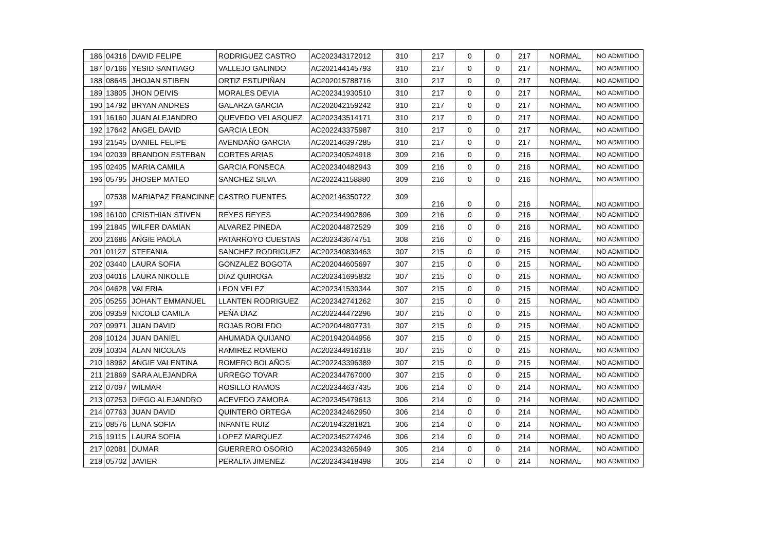| 186 | 04316 | DAVID FELIPE | RODRIGUEZ CASTRO | AC202343172012 | 310 | 217 | 0 | 0 | 217 | NORMAL | NO ADMITIDO |
| 187 | 07166 | YESID SANTIAGO | VALLEJO GALINDO | AC202144145793 | 310 | 217 | 0 | 0 | 217 | NORMAL | NO ADMITIDO |
| 188 | 08645 | JHOJAN STIBEN | ORTIZ ESTUPIÑAN | AC202015788716 | 310 | 217 | 0 | 0 | 217 | NORMAL | NO ADMITIDO |
| 189 | 13805 | JHON DEIVIS | MORALES DEVIA | AC202341930510 | 310 | 217 | 0 | 0 | 217 | NORMAL | NO ADMITIDO |
| 190 | 14792 | BRYAN ANDRES | GALARZA GARCIA | AC202042159242 | 310 | 217 | 0 | 0 | 217 | NORMAL | NO ADMITIDO |
| 191 | 16160 | JUAN ALEJANDRO | QUEVEDO VELASQUEZ | AC202343514171 | 310 | 217 | 0 | 0 | 217 | NORMAL | NO ADMITIDO |
| 192 | 17642 | ANGEL DAVID | GARCIA LEON | AC202243375987 | 310 | 217 | 0 | 0 | 217 | NORMAL | NO ADMITIDO |
| 193 | 21545 | DANIEL FELIPE | AVENDAÑO GARCIA | AC202146397285 | 310 | 217 | 0 | 0 | 217 | NORMAL | NO ADMITIDO |
| 194 | 02039 | BRANDON ESTEBAN | CORTES ARIAS | AC202340524918 | 309 | 216 | 0 | 0 | 216 | NORMAL | NO ADMITIDO |
| 195 | 02405 | MARIA CAMILA | GARCIA FONSECA | AC202340482943 | 309 | 216 | 0 | 0 | 216 | NORMAL | NO ADMITIDO |
| 196 | 05795 | JHOSEP MATEO | SANCHEZ SILVA | AC202241158880 | 309 | 216 | 0 | 0 | 216 | NORMAL | NO ADMITIDO |
| 197 | 07538 | MARIAPAZ FRANCINNE | CASTRO FUENTES | AC202146350722 | 309 | 216 | 0 | 0 | 216 | NORMAL | NO ADMITIDO |
| 198 | 16100 | CRISTHIAN STIVEN | REYES REYES | AC202344902896 | 309 | 216 | 0 | 0 | 216 | NORMAL | NO ADMITIDO |
| 199 | 21845 | WILFER DAMIAN | ALVAREZ PINEDA | AC202044872529 | 309 | 216 | 0 | 0 | 216 | NORMAL | NO ADMITIDO |
| 200 | 21686 | ANGIE PAOLA | PATARROYO CUESTAS | AC202343674751 | 308 | 216 | 0 | 0 | 216 | NORMAL | NO ADMITIDO |
| 201 | 01127 | STEFANIA | SANCHEZ RODRIGUEZ | AC202340830463 | 307 | 215 | 0 | 0 | 215 | NORMAL | NO ADMITIDO |
| 202 | 03440 | LAURA SOFIA | GONZALEZ BOGOTA | AC202044605697 | 307 | 215 | 0 | 0 | 215 | NORMAL | NO ADMITIDO |
| 203 | 04016 | LAURA NIKOLLE | DIAZ QUIROGA | AC202341695832 | 307 | 215 | 0 | 0 | 215 | NORMAL | NO ADMITIDO |
| 204 | 04628 | VALERIA | LEON VELEZ | AC202341530344 | 307 | 215 | 0 | 0 | 215 | NORMAL | NO ADMITIDO |
| 205 | 05255 | JOHANT EMMANUEL | LLANTEN RODRIGUEZ | AC202342741262 | 307 | 215 | 0 | 0 | 215 | NORMAL | NO ADMITIDO |
| 206 | 09359 | NICOLD CAMILA | PEÑA DIAZ | AC202244472296 | 307 | 215 | 0 | 0 | 215 | NORMAL | NO ADMITIDO |
| 207 | 09971 | JUAN DAVID | ROJAS ROBLEDO | AC202044807731 | 307 | 215 | 0 | 0 | 215 | NORMAL | NO ADMITIDO |
| 208 | 10124 | JUAN DANIEL | AHUMADA QUIJANO | AC201942044956 | 307 | 215 | 0 | 0 | 215 | NORMAL | NO ADMITIDO |
| 209 | 10304 | ALAN NICOLAS | RAMIREZ ROMERO | AC202344916318 | 307 | 215 | 0 | 0 | 215 | NORMAL | NO ADMITIDO |
| 210 | 18962 | ANGIE VALENTINA | ROMERO BOLAÑOS | AC202243396389 | 307 | 215 | 0 | 0 | 215 | NORMAL | NO ADMITIDO |
| 211 | 21869 | SARA ALEJANDRA | URREGO TOVAR | AC202344767000 | 307 | 215 | 0 | 0 | 215 | NORMAL | NO ADMITIDO |
| 212 | 07097 | WILMAR | ROSILLO RAMOS | AC202344637435 | 306 | 214 | 0 | 0 | 214 | NORMAL | NO ADMITIDO |
| 213 | 07253 | DIEGO ALEJANDRO | ACEVEDO ZAMORA | AC202345479613 | 306 | 214 | 0 | 0 | 214 | NORMAL | NO ADMITIDO |
| 214 | 07763 | JUAN DAVID | QUINTERO ORTEGA | AC202342462950 | 306 | 214 | 0 | 0 | 214 | NORMAL | NO ADMITIDO |
| 215 | 08576 | LUNA SOFIA | INFANTE RUIZ | AC201943281821 | 306 | 214 | 0 | 0 | 214 | NORMAL | NO ADMITIDO |
| 216 | 19115 | LAURA SOFIA | LOPEZ MARQUEZ | AC202345274246 | 306 | 214 | 0 | 0 | 214 | NORMAL | NO ADMITIDO |
| 217 | 02081 | DUMAR | GUERRERO OSORIO | AC202343265949 | 305 | 214 | 0 | 0 | 214 | NORMAL | NO ADMITIDO |
| 218 | 05702 | JAVIER | PERALTA JIMENEZ | AC202343418498 | 305 | 214 | 0 | 0 | 214 | NORMAL | NO ADMITIDO |